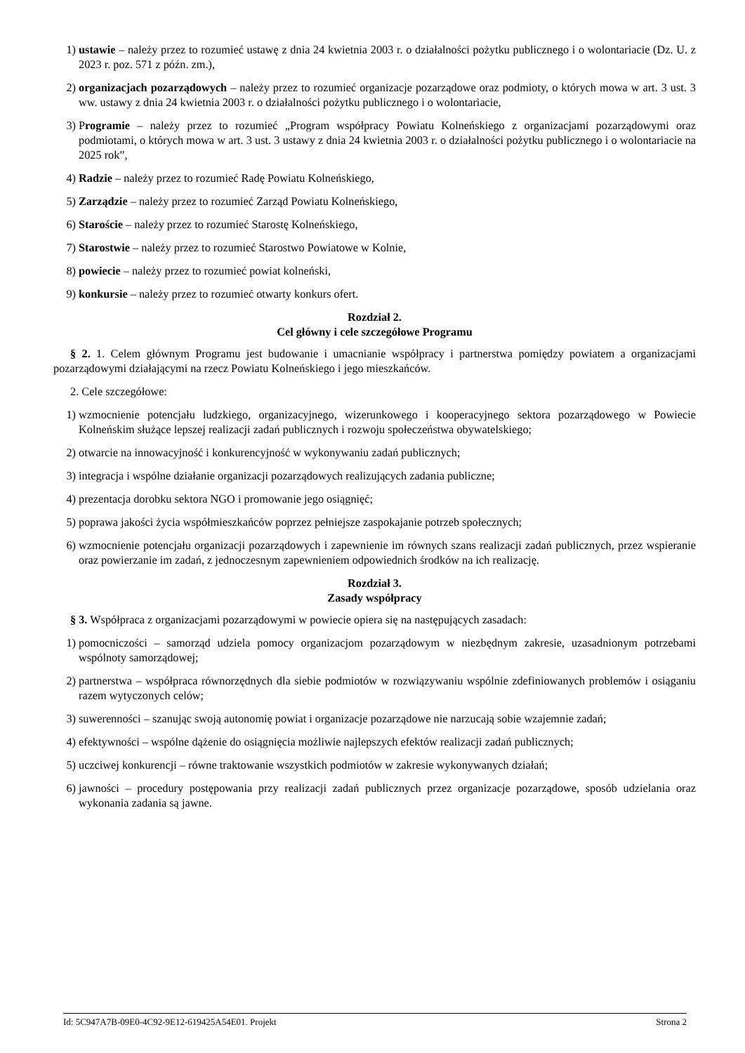1) ustawie – należy przez to rozumieć ustawę z dnia 24 kwietnia 2003 r. o działalności pożytku publicznego i o wolontariacie (Dz. U. z 2023 r. poz. 571 z późn. zm.),
2) organizacjach pozarządowych – należy przez to rozumieć organizacje pozarządowe oraz podmioty, o których mowa w art. 3 ust. 3 ww. ustawy z dnia 24 kwietnia 2003 r. o działalności pożytku publicznego i o wolontariacie,
3) Programie – należy przez to rozumieć „Program współpracy Powiatu Kolneńskiego z organizacjami pozarządowymi oraz podmiotami, o których mowa w art. 3 ust. 3 ustawy z dnia 24 kwietnia 2003 r. o działalności pożytku publicznego i o wolontariacie na 2025 rok”,
4) Radzie – należy przez to rozumieć Radę Powiatu Kolneńskiego,
5) Zarządzie – należy przez to rozumieć Zarząd Powiatu Kolneńskiego,
6) Staroście – należy przez to rozumieć Starostę Kolneńskiego,
7) Starostwie – należy przez to rozumieć Starostwo Powiatowe w Kolnie,
8) powiecie – należy przez to rozumieć powiat kolneński,
9) konkursie – należy przez to rozumieć otwarty konkurs ofert.
Rozdział 2.
Cel główny i cele szczegółowe Programu
§ 2. 1. Celem głównym Programu jest budowanie i umacnianie współpracy i partnerstwa pomiędzy powiatem a organizacjami pozarządowymi działającymi na rzecz Powiatu Kolneńskiego i jego mieszkańców.
2. Cele szczegółowe:
1) wzmocnienie potencjału ludzkiego, organizacyjnego, wizerunkowego i kooperacyjnego sektora pozarządowego w Powiecie Kolneńskim służące lepszej realizacji zadań publicznych i rozwoju społeczeństwa obywatelskiego;
2) otwarcie na innowacyjność i konkurencyjność w wykonywaniu zadań publicznych;
3) integracja i wspólne działanie organizacji pozarządowych realizujących zadania publiczne;
4) prezentacja dorobku sektora NGO i promowanie jego osiągnięć;
5) poprawa jakości życia współmieszkańców poprzez pełniejsze zaspokajanie potrzeb społecznych;
6) wzmocnienie potencjału organizacji pozarządowych i zapewnienie im równych szans realizacji zadań publicznych, przez wspieranie oraz powierzanie im zadań, z jednoczesnym zapewnieniem odpowiednich środków na ich realizację.
Rozdział 3.
Zasady współpracy
§ 3. Współpraca z organizacjami pozarządowymi w powiecie opiera się na następujących zasadach:
1) pomocniczości – samorząd udziela pomocy organizacjom pozarządowym w niezbędnym zakresie, uzasadnionym potrzebami wspólnoty samorządowej;
2) partnerstwa – współpraca równorzędnych dla siebie podmiotów w rozwiązywaniu wspólnie zdefiniowanych problemów i osiąganiu razem wytyczonych celów;
3) suwerenności – szanując swoją autonomię powiat i organizacje pozarządowe nie narzucają sobie wzajemnie zadań;
4) efektywności – wspólne dążenie do osiągnięcia możliwie najlepszych efektów realizacji zadań publicznych;
5) uczciwej konkurencji – równe traktowanie wszystkich podmiotów w zakresie wykonywanych działań;
6) jawności – procedury postępowania przy realizacji zadań publicznych przez organizacje pozarządowe, sposób udzielania oraz wykonania zadania są jawne.
Id: 5C947A7B-09E0-4C92-9E12-619425A54E01. Projekt Strona 2